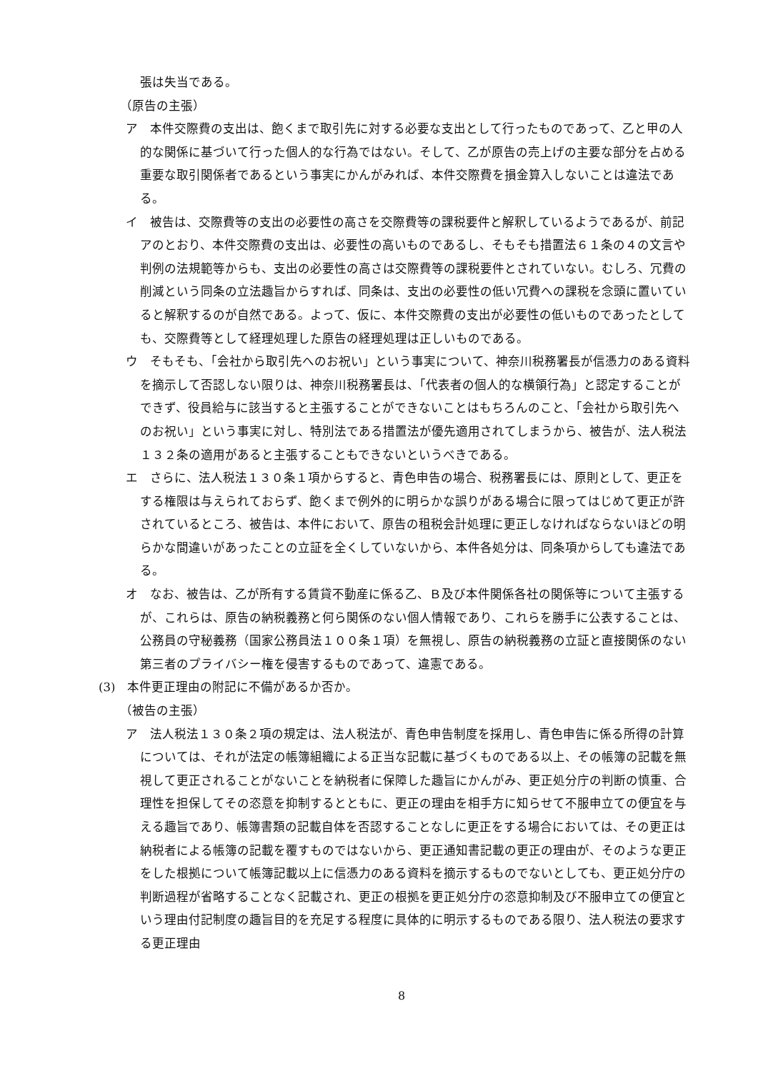張は失当である。
（原告の主張）
ア　本件交際費の支出は、飽くまで取引先に対する必要な支出として行ったものであって、乙と甲の人的な関係に基づいて行った個人的な行為ではない。そして、乙が原告の売上げの主要な部分を占める重要な取引関係者であるという事実にかんがみれば、本件交際費を損金算入しないことは違法である。
イ　被告は、交際費等の支出の必要性の高さを交際費等の課税要件と解釈しているようであるが、前記アのとおり、本件交際費の支出は、必要性の高いものであるし、そもそも措置法６１条の４の文言や判例の法規範等からも、支出の必要性の高さは交際費等の課税要件とされていない。むしろ、冗費の削減という同条の立法趣旨からすれば、同条は、支出の必要性の低い冗費への課税を念頭に置いていると解釈するのが自然である。よって、仮に、本件交際費の支出が必要性の低いものであったとしても、交際費等として経理処理した原告の経理処理は正しいものである。
ウ　そもそも、「会社から取引先へのお祝い」という事実について、神奈川税務署長が信憑力のある資料を摘示して否認しない限りは、神奈川税務署長は、「代表者の個人的な横領行為」と認定することができず、役員給与に該当すると主張することができないことはもちろんのこと、「会社から取引先へのお祝い」という事実に対し、特別法である措置法が優先適用されてしまうから、被告が、法人税法１３２条の適用があると主張することもできないというべきである。
エ　さらに、法人税法１３０条１項からすると、青色申告の場合、税務署長には、原則として、更正をする権限は与えられておらず、飽くまで例外的に明らかな誤りがある場合に限ってはじめて更正が許されているところ、被告は、本件において、原告の租税会計処理に更正しなければならないほどの明らかな間違いがあったことの立証を全くしていないから、本件各処分は、同条項からしても違法である。
オ　なお、被告は、乙が所有する賃貸不動産に係る乙、Ｂ及び本件関係各社の関係等について主張するが、これらは、原告の納税義務と何ら関係のない個人情報であり、これらを勝手に公表することは、公務員の守秘義務（国家公務員法１００条１項）を無視し、原告の納税義務の立証と直接関係のない第三者のプライバシー権を侵害するものであって、違憲である。
(3)　本件更正理由の附記に不備があるか否か。
（被告の主張）
ア　法人税法１３０条２項の規定は、法人税法が、青色申告制度を採用し、青色申告に係る所得の計算については、それが法定の帳簿組織による正当な記載に基づくものである以上、その帳簿の記載を無視して更正されることがないことを納税者に保障した趣旨にかんがみ、更正処分庁の判断の慎重、合理性を担保してその恣意を抑制するとともに、更正の理由を相手方に知らせて不服申立ての便宜を与える趣旨であり、帳簿書類の記載自体を否認することなしに更正をする場合においては、その更正は納税者による帳簿の記載を覆すものではないから、更正通知書記載の更正の理由が、そのような更正をした根拠について帳簿記載以上に信憑力のある資料を摘示するものでないとしても、更正処分庁の判断過程が省略することなく記載され、更正の根拠を更正処分庁の恣意抑制及び不服申立ての便宜という理由付記制度の趣旨目的を充足する程度に具体的に明示するものである限り、法人税法の要求する更正理由
8